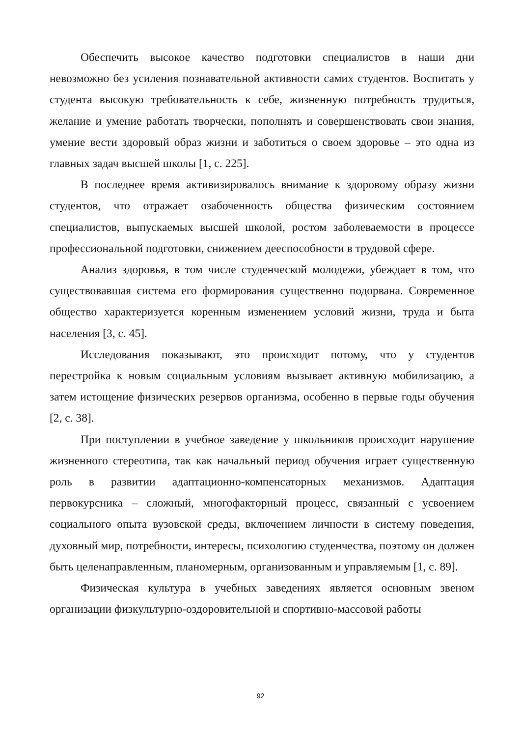Обеспечить высокое качество подготовки специалистов в наши дни невозможно без усиления познавательной активности самих студентов. Воспитать у студента высокую требовательность к себе, жизненную потребность трудиться, желание и умение работать творчески, пополнять и совершенствовать свои знания, умение вести здоровый образ жизни и заботиться о своем здоровье – это одна из главных задач высшей школы [1, с. 225].
В последнее время активизировалось внимание к здоровому образу жизни студентов, что отражает озабоченность общества физическим состоянием специалистов, выпускаемых высшей школой, ростом заболеваемости в процессе профессиональной подготовки, снижением дееспособности в трудовой сфере.
Анализ здоровья, в том числе студенческой молодежи, убеждает в том, что существовавшая система его формирования существенно подорвана. Современное общество характеризуется коренным изменением условий жизни, труда и быта населения [3, с. 45].
Исследования показывают, это происходит потому, что у студентов перестройка к новым социальным условиям вызывает активную мобилизацию, а затем истощение физических резервов организма, особенно в первые годы обучения [2, с. 38].
При поступлении в учебное заведение у школьников происходит нарушение жизненного стереотипа, так как начальный период обучения играет существенную роль в развитии адаптационно-компенсаторных механизмов. Адаптация первокурсника – сложный, многофакторный процесс, связанный с усвоением социального опыта вузовской среды, включением личности в систему поведения, духовный мир, потребности, интересы, психологию студенчества, поэтому он должен быть целенаправленным, планомерным, организованным и управляемым [1, с. 89].
Физическая культура в учебных заведениях является основным звеном организации физкультурно-оздоровительной и спортивно-массовой работы
92